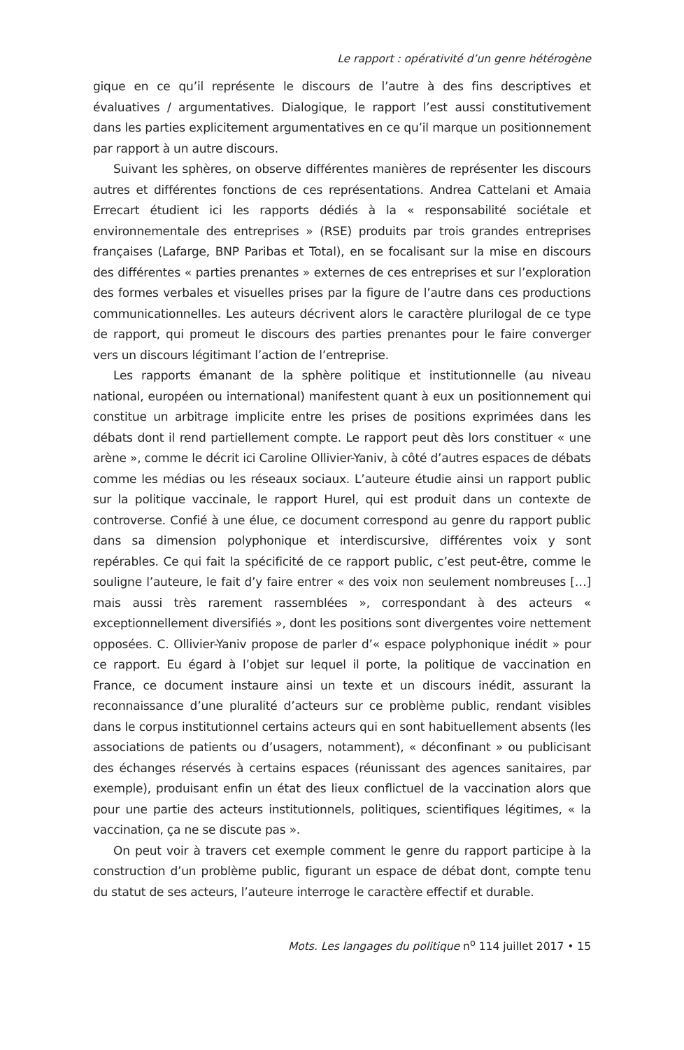Le rapport : opérativité d’un genre hétérogène
gique en ce qu’il représente le discours de l’autre à des fins descriptives et évaluatives / argumentatives. Dialogique, le rapport l’est aussi constitutivement dans les parties explicitement argumentatives en ce qu’il marque un positionnement par rapport à un autre discours.
Suivant les sphères, on observe différentes manières de représenter les discours autres et différentes fonctions de ces représentations. Andrea Cattelani et Amaia Errecart étudient ici les rapports dédiés à la « responsabilité sociétale et environnementale des entreprises » (RSE) produits par trois grandes entreprises françaises (Lafarge, BNP Paribas et Total), en se focalisant sur la mise en discours des différentes « parties prenantes » externes de ces entreprises et sur l’exploration des formes verbales et visuelles prises par la figure de l’autre dans ces productions communicationnelles. Les auteurs décrivent alors le caractère plurilogal de ce type de rapport, qui promeut le discours des parties prenantes pour le faire converger vers un discours légitimant l’action de l’entreprise.
Les rapports émanant de la sphère politique et institutionnelle (au niveau national, européen ou international) manifestent quant à eux un positionnement qui constitue un arbitrage implicite entre les prises de positions exprimées dans les débats dont il rend partiellement compte. Le rapport peut dès lors constituer « une arène », comme le décrit ici Caroline Ollivier-Yaniv, à côté d’autres espaces de débats comme les médias ou les réseaux sociaux. L’auteure étudie ainsi un rapport public sur la politique vaccinale, le rapport Hurel, qui est produit dans un contexte de controverse. Confié à une élue, ce document correspond au genre du rapport public dans sa dimension polyphonique et interdiscursive, différentes voix y sont repérables. Ce qui fait la spécificité de ce rapport public, c’est peut-être, comme le souligne l’auteure, le fait d’y faire entrer « des voix non seulement nombreuses […] mais aussi très rarement rassemblées », correspondant à des acteurs « exceptionnellement diversifiés », dont les positions sont divergentes voire nettement opposées. C. Ollivier-Yaniv propose de parler d’« espace polyphonique inédit » pour ce rapport. Eu égard à l’objet sur lequel il porte, la politique de vaccination en France, ce document instaure ainsi un texte et un discours inédit, assurant la reconnaissance d’une pluralité d’acteurs sur ce problème public, rendant visibles dans le corpus institutionnel certains acteurs qui en sont habituellement absents (les associations de patients ou d’usagers, notamment), « déconfinant » ou publicisant des échanges réservés à certains espaces (réunissant des agences sanitaires, par exemple), produisant enfin un état des lieux conflictuel de la vaccination alors que pour une partie des acteurs institutionnels, politiques, scientifiques légitimes, « la vaccination, ça ne se discute pas ».
On peut voir à travers cet exemple comment le genre du rapport participe à la construction d’un problème public, figurant un espace de débat dont, compte tenu du statut de ses acteurs, l’auteure interroge le caractère effectif et durable.
Mots. Les langages du politique n<sup>o</sup> 114 juillet 2017 • 15